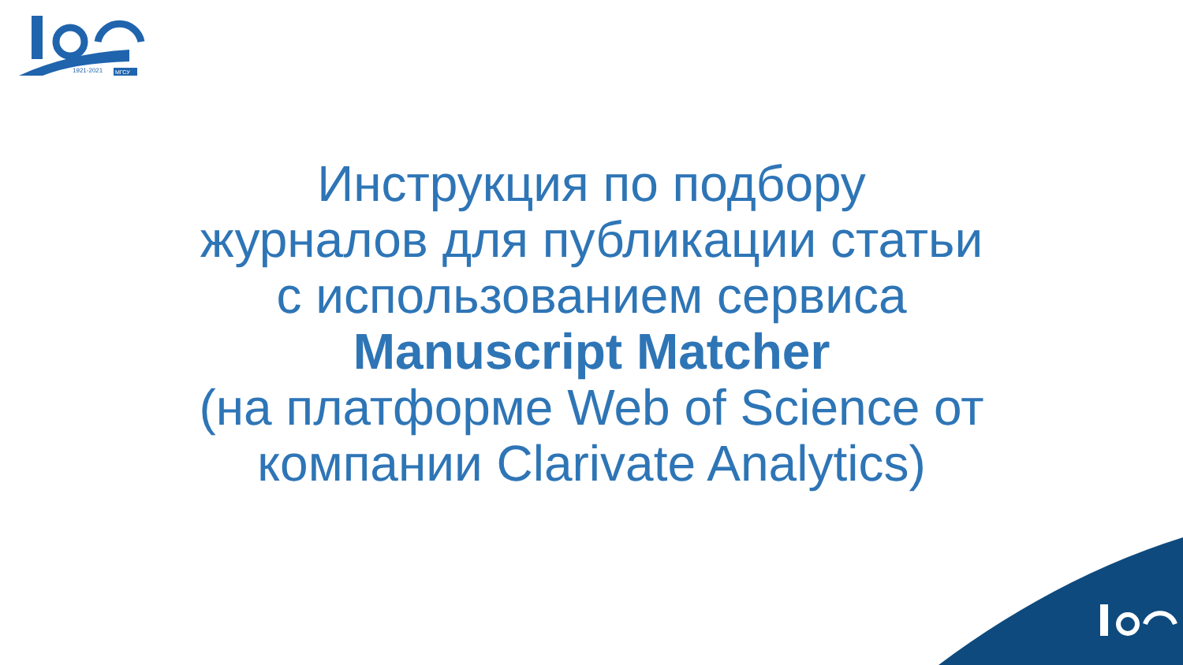1921-2021
МГСУ
Инструкция по подбору
журналов для публикации статьи
с использованием сервиса
Manuscript Matcher
(на платформе Web of Science от
компании Clarivate Analytics)